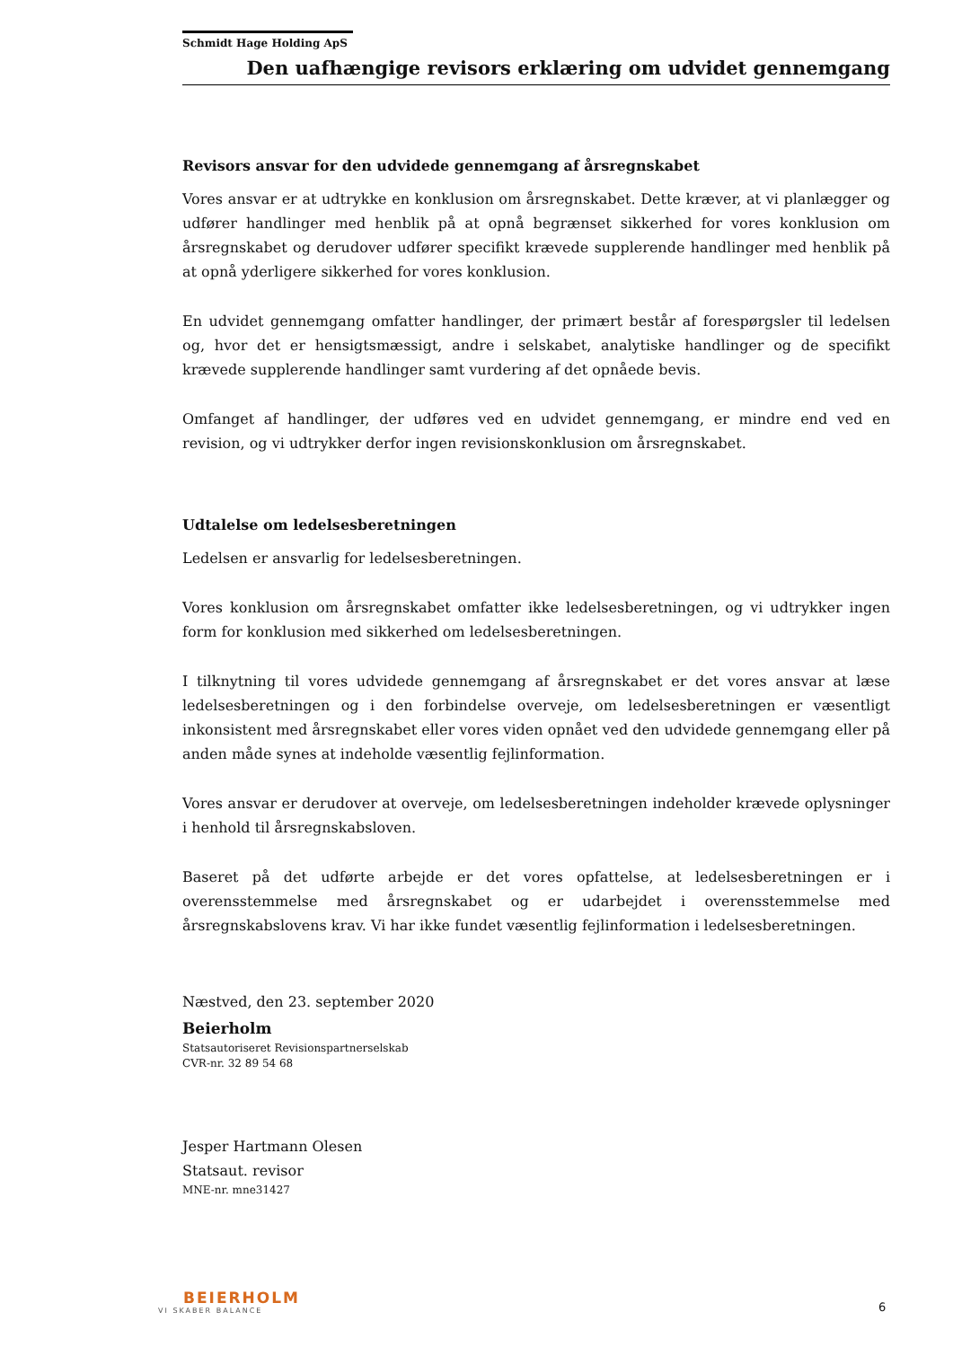Schmidt Hage Holding ApS
Den uafhængige revisors erklæring om udvidet gennemgang
Revisors ansvar for den udvidede gennemgang af årsregnskabet
Vores ansvar er at udtrykke en konklusion om årsregnskabet. Dette kræver, at vi planlægger og udfører handlinger med henblik på at opnå begrænset sikkerhed for vores konklusion om årsregnskabet og derudover udfører specifikt krævede supplerende handlinger med henblik på at opnå yderligere sikkerhed for vores konklusion.
En udvidet gennemgang omfatter handlinger, der primært består af forespørgsler til ledelsen og, hvor det er hensigtsmæssigt, andre i selskabet, analytiske handlinger og de specifikt krævede supplerende handlinger samt vurdering af det opnåede bevis.
Omfanget af handlinger, der udføres ved en udvidet gennemgang, er mindre end ved en revision, og vi udtrykker derfor ingen revisionskonklusion om årsregnskabet.
Udtalelse om ledelsesberetningen
Ledelsen er ansvarlig for ledelsesberetningen.
Vores konklusion om årsregnskabet omfatter ikke ledelsesberetningen, og vi udtrykker ingen form for konklusion med sikkerhed om ledelsesberetningen.
I tilknytning til vores udvidede gennemgang af årsregnskabet er det vores ansvar at læse ledelsesberetningen og i den forbindelse overveje, om ledelsesberetningen er væsentligt inkonsistent med årsregnskabet eller vores viden opnået ved den udvidede gennemgang eller på anden måde synes at indeholde væsentlig fejlinformation.
Vores ansvar er derudover at overveje, om ledelsesberetningen indeholder krævede oplysninger i henhold til årsregnskabsloven.
Baseret på det udførte arbejde er det vores opfattelse, at ledelsesberetningen er i overensstemmelse med årsregnskabet og er udarbejdet i overensstemmelse med årsregnskabslovens krav. Vi har ikke fundet væsentlig fejlinformation i ledelsesberetningen.
Næstved, den 23. september 2020
Beierholm
Statsautoriseret Revisionspartnerselskab
CVR-nr. 32 89 54 68
Jesper Hartmann Olesen
Statsaut. revisor
MNE-nr. mne31427
BEIERHOLM
VI SKABER BALANCE
6